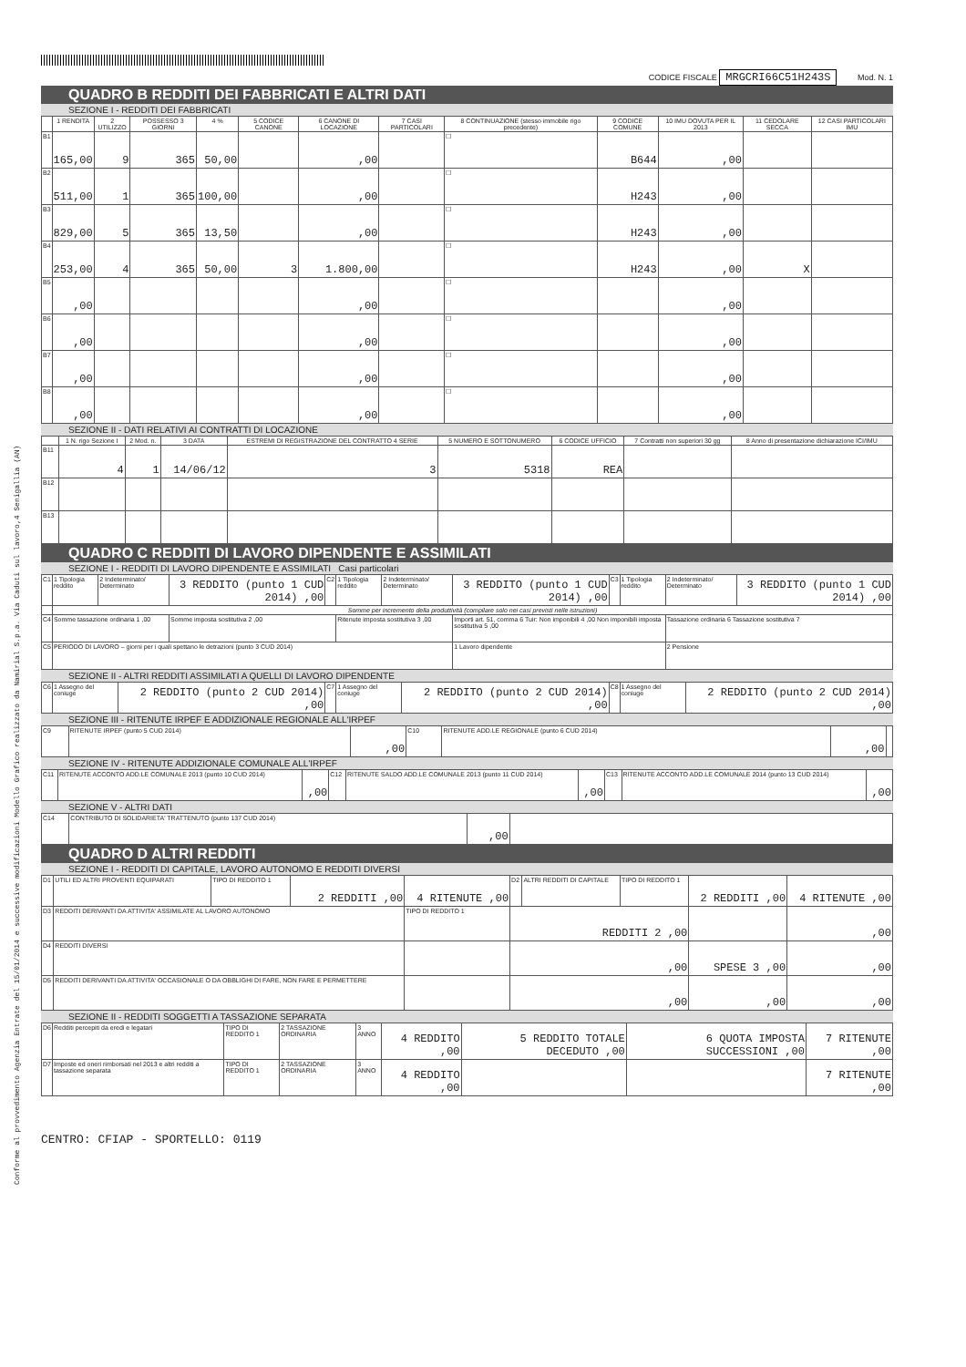Conforme al provvedimento Agenzia Entrate del 15/01/2014 e successive modificazioni Modello Grafico realizzato da Namirial S.p.a. Via Caduti sul lavoro,4 Senigallia (AN)
CODICE FISCALE MRGCRI66C51H243S Mod. N. 1
QUADRO B REDDITI DEI FABBRICATI E ALTRI DATI
SEZIONE I - REDDITI DEI FABBRICATI
| | 1 RENDITA | 2 UTILIZZO | POSSESSO 3 GIORNI | 4 % | 5 CODICE CANONE | 6 CANONE DI LOCAZIONE | 7 CASI PARTICOLARI | 8 CONTINUAZIONE (stesso immobile rigo precedente) | 9 CODICE COMUNE | 10 IMU DOVUTA PER IL 2013 | 11 CEDOLARE SECCA | 12 CASI PARTICOLARI IMU |
| --- | --- | --- | --- | --- | --- | --- | --- | --- | --- | --- | --- | --- |
| B1 | 165,00 | 9 | 365 | 50,00 | | ,00 | | ☐ | B644 | ,00 | | |
| B2 | 511,00 | 1 | 365 | 100,00 | | ,00 | | ☐ | H243 | ,00 | | |
| B3 | 829,00 | 5 | 365 | 13,50 | | ,00 | | ☐ | H243 | ,00 | | |
| B4 | 253,00 | 4 | 365 | 50,00 | 3 | 1.800,00 | | ☐ | H243 | ,00 | X | |
| B5 | ,00 | | | | | ,00 | | ☐ | | ,00 | | |
| B6 | ,00 | | | | | ,00 | | ☐ | | ,00 | | |
| B7 | ,00 | | | | | ,00 | | ☐ | | ,00 | | |
| B8 | ,00 | | | | | ,00 | | ☐ | | ,00 | | |
SEZIONE II - DATI RELATIVI AI CONTRATTI DI LOCAZIONE
| | 1 N. rigo Sezione I | 2 Mod. n. | 3 DATA | ESTREMI DI REGISTRAZIONE DEL CONTRATTO 4 SERIE | 5 NUMERO E SOTTONUMERO | 6 CODICE UFFICIO | 7 Contratti non superiori 30 gg | 8 Anno di presentazione dichiarazione ICI/IMU |
| --- | --- | --- | --- | --- | --- | --- | --- | --- |
| B11 | 4 | 1 | 14/06/12 | 3 | 5318 | REA | | |
| B12 | | | | | | | | |
| B13 | | | | | | | | |
QUADRO C REDDITI DI LAVORO DIPENDENTE E ASSIMILATI
SEZIONE I - REDDITI DI LAVORO DIPENDENTE E ASSIMILATI Casi particolari
| C1 | 1 Tipologia reddito | 2 Indeterminato/ Determinato | 3 REDDITO (punto 1 CUD 2014) ,00 | C2 | 1 Tipologia reddito | 2 Indeterminato/ Determinato | 3 REDDITO (punto 1 CUD 2014) ,00 | C3 | 1 Tipologia reddito | 2 Indeterminato/ Determinato | 3 REDDITO (punto 1 CUD 2014) ,00 |
| | Somme per incremento della produttività (compilare solo nei casi previsti nelle istruzioni) | | | | | | | | | | |
| C4 | Somme tassazione ordinaria 1 ,00 | | Somme imposta sostitutiva 2 ,00 | | Ritenute imposta sostitutiva 3 ,00 | | Importi art. 51, comma 6 Tuir: Non imponibili 4 ,00 Non imponibili imposta sostitutiva 5 ,00 | | | Tassazione ordinaria 6 Tassazione sostitutiva 7 | |
| C5 | PERIODO DI LAVORO – giorni per i quali spettano le detrazioni (punto 3 CUD 2014) | | | | | | 1 Lavoro dipendente | | | 2 Pensione | |
SEZIONE II - ALTRI REDDITI ASSIMILATI A QUELLI DI LAVORO DIPENDENTE
| C6 | 1 Assegno del coniuge | 2 REDDITO (punto 2 CUD 2014) ,00 | C7 | 1 Assegno del coniuge | 2 REDDITO (punto 2 CUD 2014) ,00 | C8 | 1 Assegno del coniuge | 2 REDDITO (punto 2 CUD 2014) ,00 |
SEZIONE III - RITENUTE IRPEF E ADDIZIONALE REGIONALE ALL'IRPEF
| C9 | RITENUTE IRPEF (punto 5 CUD 2014) | ,00 | C10 | RITENUTE ADD.LE REGIONALE (punto 6 CUD 2014) | ,00 | |
SEZIONE IV - RITENUTE ADDIZIONALE COMUNALE ALL'IRPEF
| C11 | RITENUTE ACCONTO ADD.LE COMUNALE 2013 (punto 10 CUD 2014) | ,00 | C12 | RITENUTE SALDO ADD.LE COMUNALE 2013 (punto 11 CUD 2014) | ,00 | C13 | RITENUTE ACCONTO ADD.LE COMUNALE 2014 (punto 13 CUD 2014) | ,00 |
SEZIONE V - ALTRI DATI
| C14 | CONTRIBUTO DI SOLIDARIETA' TRATTENUTO (punto 137 CUD 2014) | ,00 | |
QUADRO D ALTRI REDDITI
SEZIONE I - REDDITI DI CAPITALE, LAVORO AUTONOMO E REDDITI DIVERSI
| D1 | UTILI ED ALTRI PROVENTI EQUIPARATI | TIPO DI REDDITO 1 | 2 REDDITI ,00 | 4 RITENUTE ,00 | D2 | ALTRI REDDITI DI CAPITALE | TIPO DI REDDITO 1 | 2 REDDITI ,00 | 4 RITENUTE ,00 |
| D3 | REDDITI DERIVANTI DA ATTIVITA' ASSIMILATE AL LAVORO AUTONOMO | | | TIPO DI REDDITO 1 | REDDITI 2 ,00 | | | | ,00 |
| D4 | REDDITI DIVERSI | | | | ,00 | | | SPESE 3 ,00 | ,00 |
| D5 | REDDITI DERIVANTI DA ATTIVITA' OCCASIONALE O DA OBBLIGHI DI FARE, NON FARE E PERMETTERE | | | | ,00 | | | ,00 | ,00 |
SEZIONE II - REDDITI SOGGETTI A TASSAZIONE SEPARATA
| D6 | Redditi percepiti da eredi e legatari | TIPO DI REDDITO 1 | 2 TASSAZIONE ORDINARIA | 3 ANNO | 4 REDDITO ,00 | 5 REDDITO TOTALE DECEDUTO ,00 | 6 QUOTA IMPOSTA SUCCESSIONI ,00 | 7 RITENUTE ,00 |
| D7 | Imposte ed oneri rimborsati nel 2013 e altri redditi a tassazione separata | TIPO DI REDDITO 1 | 2 TASSAZIONE ORDINARIA | 3 ANNO | 4 REDDITO ,00 | | | 7 RITENUTE ,00 |
CENTRO: CFIAP - SPORTELLO: 0119